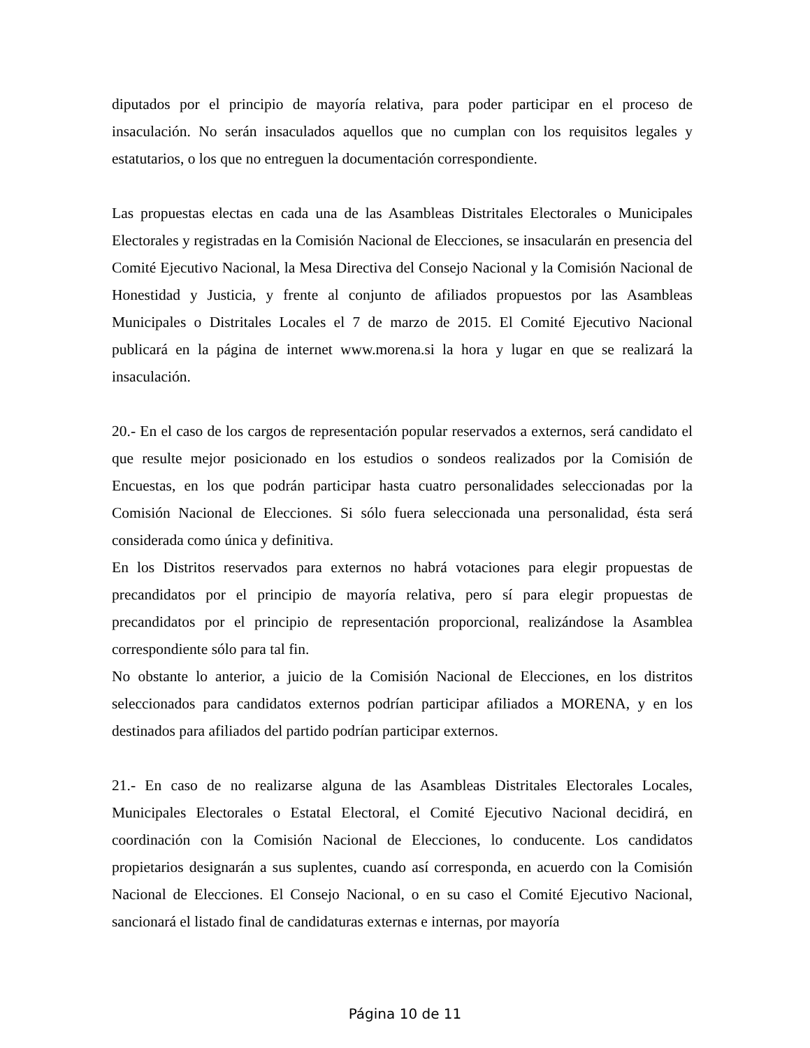diputados por el principio de mayoría relativa, para poder participar en el proceso de insaculación. No serán insaculados aquellos que no cumplan con los requisitos legales y estatutarios, o los que no entreguen la documentación correspondiente.
Las propuestas electas en cada una de las Asambleas Distritales Electorales o Municipales Electorales y registradas en la Comisión Nacional de Elecciones, se insacularán en presencia del Comité Ejecutivo Nacional, la Mesa Directiva del Consejo Nacional y la Comisión Nacional de Honestidad y Justicia, y frente al conjunto de afiliados propuestos por las Asambleas Municipales o Distritales Locales el 7 de marzo de 2015. El Comité Ejecutivo Nacional publicará en la página de internet www.morena.si la hora y lugar en que se realizará la insaculación.
20.- En el caso de los cargos de representación popular reservados a externos, será candidato el que resulte mejor posicionado en los estudios o sondeos realizados por la Comisión de Encuestas, en los que podrán participar hasta cuatro personalidades seleccionadas por la Comisión Nacional de Elecciones. Si sólo fuera seleccionada una personalidad, ésta será considerada como única y definitiva.
En los Distritos reservados para externos no habrá votaciones para elegir propuestas de precandidatos por el principio de mayoría relativa, pero sí para elegir propuestas de precandidatos por el principio de representación proporcional, realizándose la Asamblea correspondiente sólo para tal fin.
No obstante lo anterior, a juicio de la Comisión Nacional de Elecciones, en los distritos seleccionados para candidatos externos podrían participar afiliados a MORENA, y en los destinados para afiliados del partido podrían participar externos.
21.- En caso de no realizarse alguna de las Asambleas Distritales Electorales Locales, Municipales Electorales o Estatal Electoral, el Comité Ejecutivo Nacional decidirá, en coordinación con la Comisión Nacional de Elecciones, lo conducente. Los candidatos propietarios designarán a sus suplentes, cuando así corresponda, en acuerdo con la Comisión Nacional de Elecciones. El Consejo Nacional, o en su caso el Comité Ejecutivo Nacional, sancionará el listado final de candidaturas externas e internas, por mayoría
Página 10 de 11